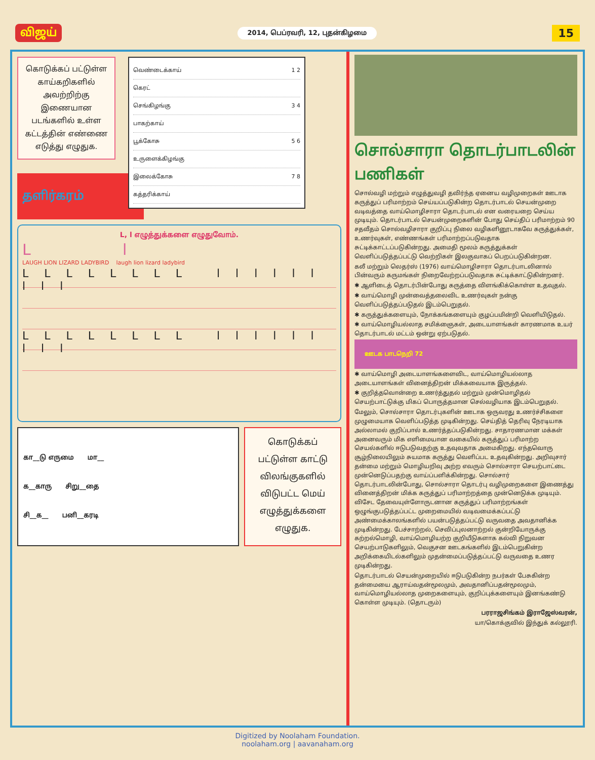விஜய் 2014, பெப்ரவரி, 12, புதன்கிழமை 15
கொடுக்கப் பட்டுள்ள காய்கறிகளில் அவற்றிற்கு இணையான படங்களில் உள்ள கட்டத்தின் எண்ணை எடுத்து எழுதுக.
வெண்டைக்காய் 1 2
கெரட்
செங்கிழங்கு 3 4
பாகற்காய்
பூக்கோசு 5 6
உருளைக்கிழங்கு
இலைக்கோசு 7 8
கத்தரிக்காய்
தளிர்கரம்
L, l எழுத்துக்களை எழுதுவோம்.
L l
LAUGH LION LIZARD LADYBIRD laugh lion lizard ladybird
L L L L L L L L l l l l l l l l l
L L L L L L L L l l l l l l l l l
கா__டு எருமை மா__
க__காரு சிறு__தை
சி__க__ பனி__கரடி
கொடுக்கப் பட்டுள்ள காட்டு விலங்குகளில் விடுபட்ட மெய் எழுத்துக்களை எழுதுக.
சொல்சாரா தொடர்பாடலின் பணிகள்
சொல்வழி மற்றும் எழுத்துவழி தவிர்ந்த ஏனைய வழிமுறைகள் ஊடாக கருத்துப் பரிமாற்றம் செய்யப்படுகின்ற தொடர்பாடல் செயன்முறை வடிவத்தை வாய்மொழிசாரா தொடர்பாடல் என வரையறை செய்ய முடியும். தொடர்பாடல் செயன்முறைகளின் போது செய்திப் பரிமாற்றம் 90 சதவீதம் சொல்வழிசாரா குறிப்பு நிலை வழிகளினூடாகவே கருத்துக்கள், உணர்வுகள், எண்ணங்கள் பரிமாற்றப்படுவதாக சுட்டிக்காட்டப்படுகின்றது. அமைதி மூலம் கருத்துக்கள் வெளிப்படுத்தப்பட்டு வெற்றிகள் இலகுவாகப் பெறப்படுகின்றன.
கலீ மற்றும் லெதர்ஸ் (1976) வாய்மொழிசாரா தொடர்பாடலினால் பின்வரும் கருமங்கள் நிறைவேற்றப்படுவதாக சுட்டிக்காட்டுகின்றனர்.
✱ ஆளிடைத் தொடர்பின்போது கருத்தை விளங்கிக்கொள்ள உதவுதல்.
✱ வாய்மொழி முன்வைத்தலைவிட உணர்வுகள் நன்கு வெளிப்படுத்தப்படுதல் இடம்பெறுதல்.
✱ கருத்துக்களையும், நோக்கங்களையும் குழப்பமின்றி வெளியிடுதல்.
✱ வாய்மொழியல்லாத சமிக்ஞைகள், அடையாளங்கள் காரணமாக உயர் தொடர்பாடல் மட்டம் ஒன்று ஏற்படுதல்.
ஊடக பாடநெறி 72
✱ வாய்மொழி அடையாளங்களைவிட, வாய்மொழியல்லாத அடையாளங்கள் வினைத்திறன் மிக்கவையாக இருத்தல்.
✱ குறித்தவொன்றை உணர்த்துதல் மற்றும் முன்மொழிதல் செயற்பாட்டுக்கு மிகப் பொருத்தமான செல்வழியாக இடம்பெறுதல்.
மேலும், சொல்சாரா தொடர்புகளின் ஊடாக ஒருவரது உணர்ச்சிகளை முழுமையாக வெளிப்படுத்த முடிகின்றது. செய்தித் தெரிவு நேரடியாக அல்லாமல் குறிப்பால் உணர்த்தப்படுகின்றது. சாதாரணமான மக்கள் அனைவரும் மிக எளிமையான வகையில் கருத்துப் பரிமாற்ற செயல்களில் ஈடுபடுவதற்கு உதவுவதாக அமைகிறது. எந்தவொரு சூழ்நிலையிலும் சுயமாக கருத்து வெளிப்பட உதவுகின்றது. அறிவுசார் தன்மை மற்றும் மொழியறிவு அற்ற எவரும் சொல்சாரா செயற்பாட்டை முன்னெடுப்பதற்கு வாய்ப்பளிக்கின்றது. சொல்சார் தொடர்பாடலின்போது, சொல்சாரா தொடர்பு வழிமுறைகளை இணைத்து வினைத்திறன் மிக்க கருத்துப் பரிமாற்றத்தை முன்னெடுக்க முடியும். விசேட தேவையுள்ளோருடனான கருத்துப் பரிமாற்றங்கள் ஒழுங்குபடுத்தப்பட்ட முறைமையில் வடிவமைக்கப்பட்டு அண்மைக்காலங்களில் பயன்படுத்தப்பட்டு வருவதை அவதானிக்க முடிகின்றது. பேச்சாற்றல், செவிப்புலனாற்றல் குன்றியோருக்கு கற்றல்மொழி, வாய்மொழியற்ற குறியீடுகளாக கல்வி நிறுவன செயற்பாடுகளிலும், வெகுசன ஊடகங்களில் இடம்பெறுகின்ற அறிக்கையிடல்களிலும் முதன்மைப்படுத்தப்பட்டு வருவதை உணர முடிகின்றது.
தொடர்பாடல் செயன்முறையில் ஈடுபடுகின்ற நபர்கள் பேசுகின்ற தன்மையை ஆராய்வதன்மூலமும், அவதானிப்பதன்மூலமும், வாய்மொழியல்லாத முறைகளையும், குறிப்புக்களையும் இனங்கண்டு கொள்ள முடியும். (தொடரும்)
பரராஜசிங்கம் இராஜேஸ்வரன்,
யா/கொக்குவில் இந்துக் கல்லூரி.
Digitized by Noolaham Foundation.
noolaham.org | aavanaham.org